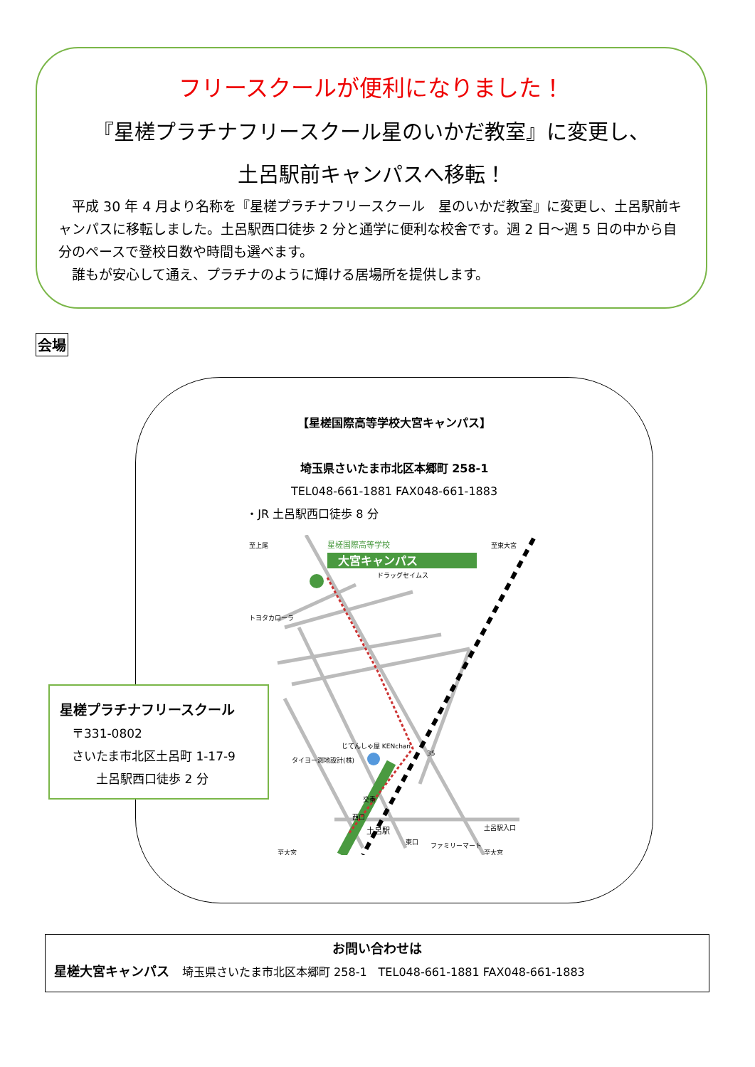フリースクールが便利になりました！
『星槎プラチナフリースクール星のいかだ教室』に変更し、
土呂駅前キャンパスへ移転！
　平成 30 年 4 月より名称を『星槎プラチナフリースクール　星のいかだ教室』に変更し、土呂駅前キャンパスに移転しました。土呂駅西口徒歩 2 分と通学に便利な校舎です。週 2 日～週 5 日の中から自分のペースで登校日数や時間も選べます。
　誰もが安心して通え、プラチナのように輝ける居場所を提供します。
会場
【星槎国際高等学校大宮キャンパス】
埼玉県さいたま市北区本郷町 258-1
TEL048-661-1881 FAX048-661-1883
・JR 土呂駅西口徒歩 8 分
大宮キャンパス
星槎国際高等学校
至上尾
至東大宮
ドラッグセイムス
トヨタカローラ
タイヨー測地設計(株)
じてんしゃ屋 KENchan
交番
西口
土呂駅
東口
ファミリーマート
至大宮
至大宮
土呂駅入口
35
星槎プラチナフリースクール
　〒331-0802
　さいたま市北区土呂町 1-17-9
　　　土呂駅西口徒歩 2 分
お問い合わせは
星槎大宮キャンパス　埼玉県さいたま市北区本郷町 258-1　TEL048-661-1881 FAX048-661-1883